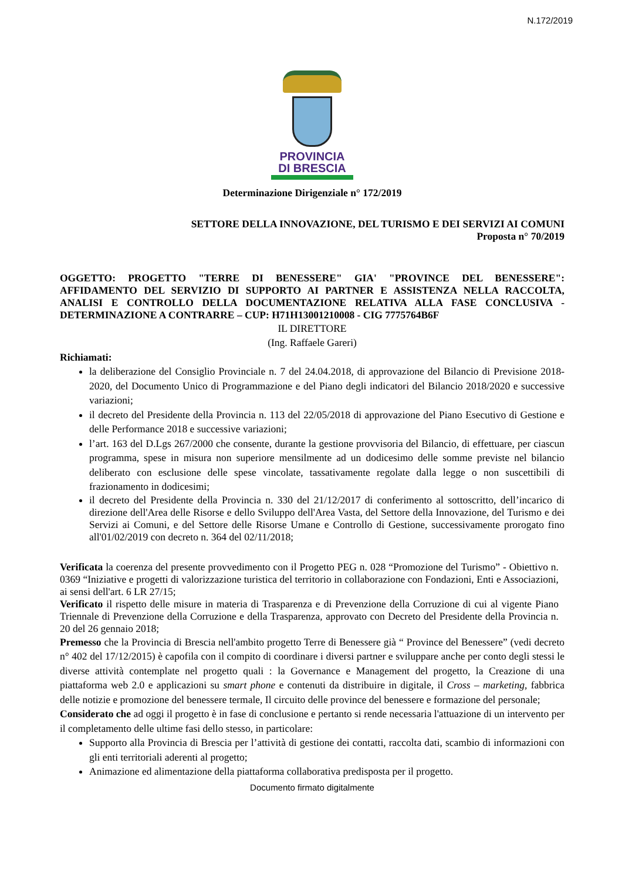N.172/2019
PROVINCIA
DI BRESCIA
Determinazione Dirigenziale n° 172/2019
SETTORE DELLA INNOVAZIONE, DEL TURISMO E DEI SERVIZI AI COMUNI
Proposta n° 70/2019
OGGETTO: PROGETTO "TERRE DI BENESSERE" GIA' "PROVINCE DEL BENESSERE": AFFIDAMENTO DEL SERVIZIO DI SUPPORTO AI PARTNER E ASSISTENZA NELLA RACCOLTA, ANALISI E CONTROLLO DELLA DOCUMENTAZIONE RELATIVA ALLA FASE CONCLUSIVA - DETERMINAZIONE A CONTRARRE – CUP: H71H13001210008 - CIG 7775764B6F
IL DIRETTORE
(Ing. Raffaele Gareri)
Richiamati:
la deliberazione del Consiglio Provinciale n. 7 del 24.04.2018, di approvazione del Bilancio di Previsione 2018-2020, del Documento Unico di Programmazione e del Piano degli indicatori del Bilancio 2018/2020 e successive variazioni;
il decreto del Presidente della Provincia n. 113 del 22/05/2018 di approvazione del Piano Esecutivo di Gestione e delle Performance 2018 e successive variazioni;
l’art. 163 del D.Lgs 267/2000 che consente, durante la gestione provvisoria del Bilancio, di effettuare, per ciascun programma, spese in misura non superiore mensilmente ad un dodicesimo delle somme previste nel bilancio deliberato con esclusione delle spese vincolate, tassativamente regolate dalla legge o non suscettibili di frazionamento in dodicesimi;
il decreto del Presidente della Provincia n. 330 del 21/12/2017 di conferimento al sottoscritto, dell’incarico di direzione dell'Area delle Risorse e dello Sviluppo dell'Area Vasta, del Settore della Innovazione, del Turismo e dei Servizi ai Comuni, e del Settore delle Risorse Umane e Controllo di Gestione, successivamente prorogato fino all'01/02/2019 con decreto n. 364 del 02/11/2018;
Verificata la coerenza del presente provvedimento con il Progetto PEG n. 028 “Promozione del Turismo” - Obiettivo n. 0369 “Iniziative e progetti di valorizzazione turistica del territorio in collaborazione con Fondazioni, Enti e Associazioni, ai sensi dell'art. 6 LR 27/15;
Verificato il rispetto delle misure in materia di Trasparenza e di Prevenzione della Corruzione di cui al vigente Piano Triennale di Prevenzione della Corruzione e della Trasparenza, approvato con Decreto del Presidente della Provincia n. 20 del 26 gennaio 2018;
Premesso che la Provincia di Brescia nell'ambito progetto Terre di Benessere già “ Province del Benessere” (vedi decreto n° 402 del 17/12/2015) è capofila con il compito di coordinare i diversi partner e sviluppare anche per conto degli stessi le diverse attività contemplate nel progetto quali : la Governance e Management del progetto, la Creazione di una piattaforma web 2.0 e applicazioni su smart phone e contenuti da distribuire in digitale, il Cross – marketing, fabbrica delle notizie e promozione del benessere termale, Il circuito delle province del benessere e formazione del personale;
Considerato che ad oggi il progetto è in fase di conclusione e pertanto si rende necessaria l'attuazione di un intervento per il completamento delle ultime fasi dello stesso, in particolare:
Supporto alla Provincia di Brescia per l’attività di gestione dei contatti, raccolta dati, scambio di informazioni con gli enti territoriali aderenti al progetto;
Animazione ed alimentazione della piattaforma collaborativa predisposta per il progetto.
Documento firmato digitalmente